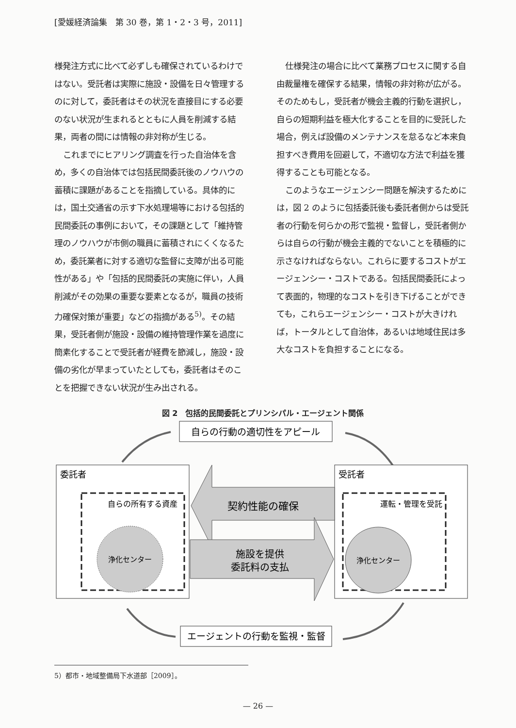[愛媛経済論集　第 30 巻，第 1・2・3 号，2011]
様発注方式に比べて必ずしも確保されているわけではない。受託者は実際に施設・設備を日々管理するのに対して，委託者はその状況を直接目にする必要のない状況が生まれるとともに人員を削減する結果，両者の間には情報の非対称が生じる。
これまでにヒアリング調査を行った自治体を含め，多くの自治体では包括民間委託後のノウハウの蓄積に課題があることを指摘している。具体的には，国土交通省の示す下水処理場等における包括的民間委託の事例において，その課題として「維持管理のノウハウが市側の職員に蓄積されにくくなるため，委託業者に対する適切な監督に支障が出る可能性がある」や「包括的民間委託の実施に伴い，人員削減がその効果の重要な要素となるが，職員の技術力確保対策が重要」などの指摘がある<sup>5)</sup>。その結果，受託者側が施設・設備の維持管理作業を過度に簡素化することで受託者が経費を節減し，施設・設備の劣化が早まっていたとしても，委託者はそのことを把握できない状況が生み出される。
仕様発注の場合に比べて業務プロセスに関する自由裁量権を確保する結果，情報の非対称が広がる。そのためもし，受託者が機会主義的行動を選択し，自らの短期利益を極大化することを目的に受託した場合，例えば設備のメンテナンスを怠るなど本来負担すべき費用を回避して，不適切な方法で利益を獲得することも可能となる。
このようなエージェンシー問題を解決するためには，図 2 のように包括委託後も委託者側からは受託者の行動を何らかの形で監視・監督し，受託者側からは自らの行動が機会主義的でないことを積極的に示さなければならない。これらに要するコストがエージェンシー・コストである。包括民間委託によって表面的，物理的なコストを引き下げることができても，これらエージェンシー・コストが大きければ，トータルとして自治体，あるいは地域住民は多大なコストを負担することになる。
図 2　包括的民間委託とプリンシパル・エージェント関係
自らの行動の適切性をアピール
委託者
自らの所有する資産
浄化センター
受託者
運転・管理を受託
浄化センター
契約性能の確保
施設を提供
委託料の支払
エージェントの行動を監視・監督
5）都市・地域整備局下水道部［2009］。
— 26 —